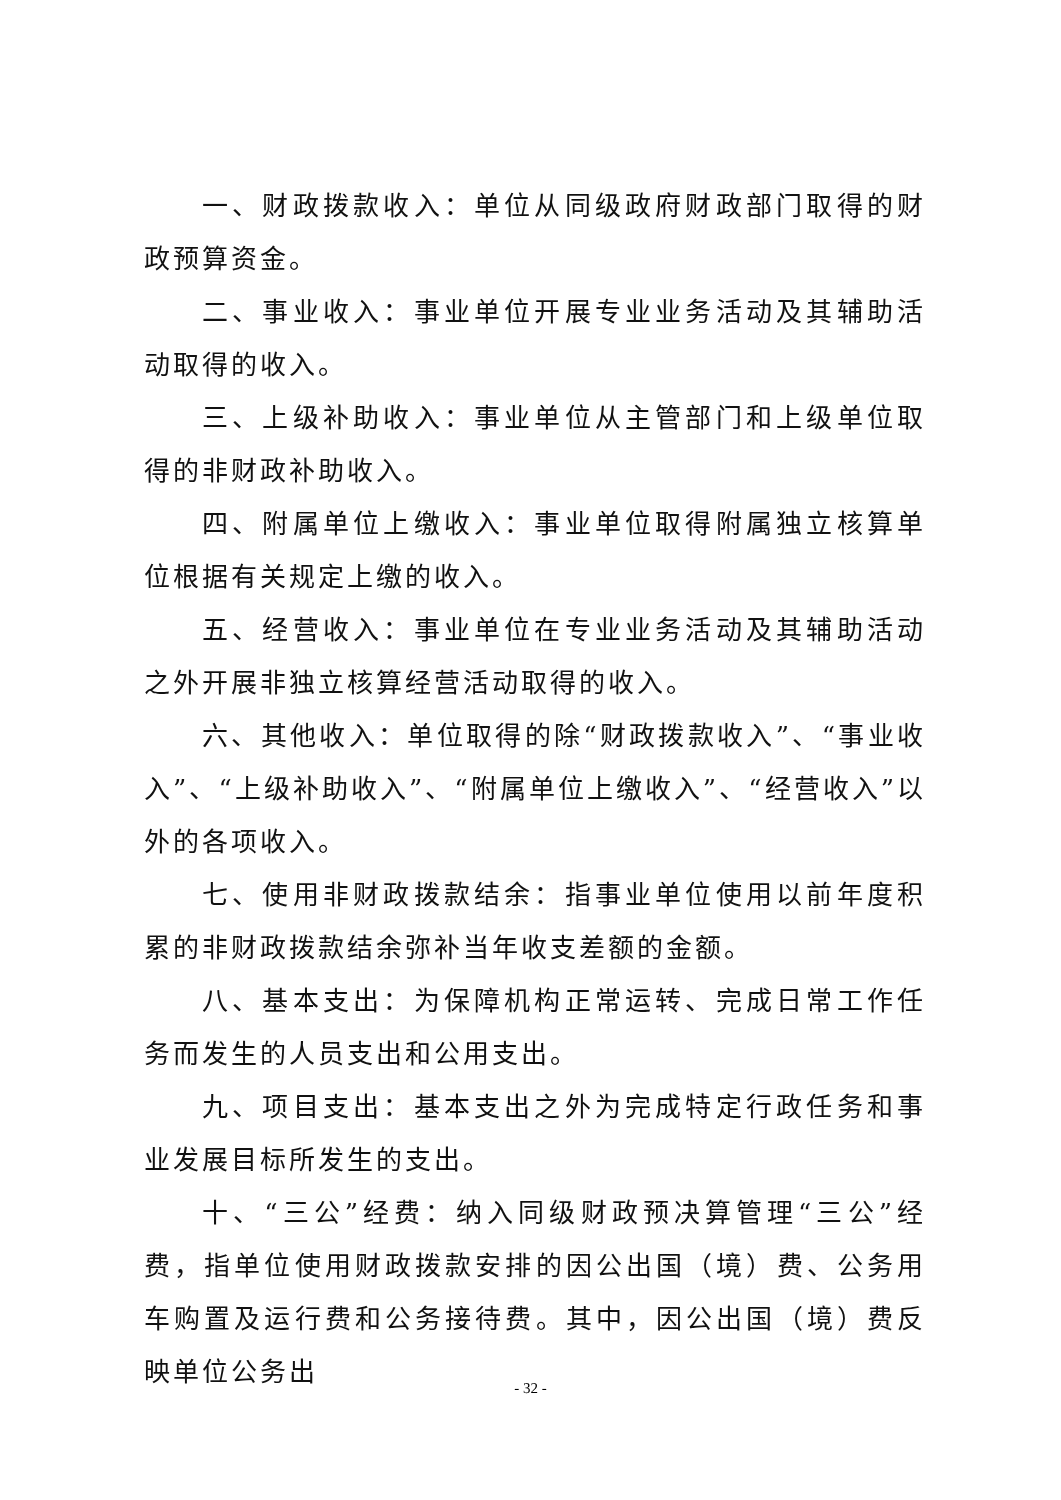一、财政拨款收入：单位从同级政府财政部门取得的财政预算资金。
二、事业收入：事业单位开展专业业务活动及其辅助活动取得的收入。
三、上级补助收入：事业单位从主管部门和上级单位取得的非财政补助收入。
四、附属单位上缴收入：事业单位取得附属独立核算单位根据有关规定上缴的收入。
五、经营收入：事业单位在专业业务活动及其辅助活动之外开展非独立核算经营活动取得的收入。
六、其他收入：单位取得的除“财政拨款收入”、“事业收入”、“上级补助收入”、“附属单位上缴收入”、“经营收入”以外的各项收入。
七、使用非财政拨款结余：指事业单位使用以前年度积累的非财政拨款结余弥补当年收支差额的金额。
八、基本支出：为保障机构正常运转、完成日常工作任务而发生的人员支出和公用支出。
九、项目支出：基本支出之外为完成特定行政任务和事业发展目标所发生的支出。
十、“三公”经费：纳入同级财政预决算管理“三公”经费，指单位使用财政拨款安排的因公出国（境）费、公务用车购置及运行费和公务接待费。其中，因公出国（境）费反映单位公务出
- 32 -